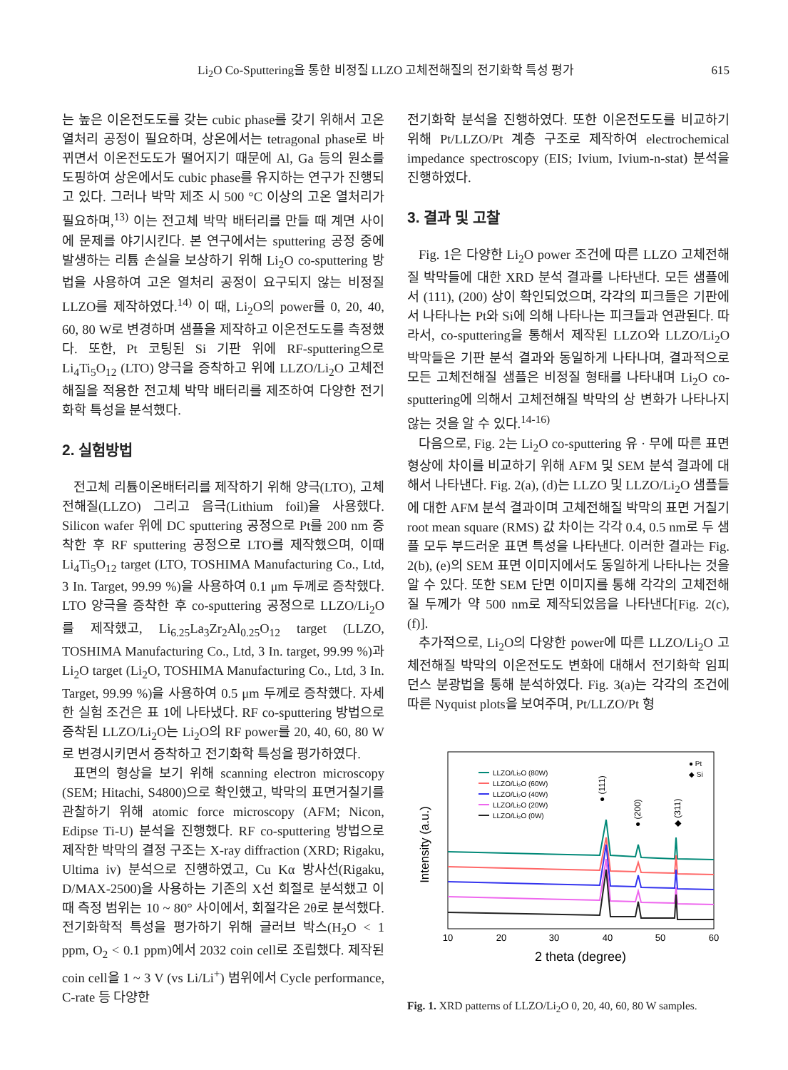Li<sub>2</sub>O Co-Sputtering을 통한 비정질 LLZO 고체전해질의 전기화학 특성 평가 615
는 높은 이온전도도를 갖는 cubic phase를 갖기 위해서 고온 열처리 공정이 필요하며, 상온에서는 tetragonal phase로 바뀌면서 이온전도도가 떨어지기 때문에 Al, Ga 등의 원소를 도핑하여 상온에서도 cubic phase를 유지하는 연구가 진행되고 있다. 그러나 박막 제조 시 500 °C 이상의 고온 열처리가 필요하며,<sup>13)</sup> 이는 전고체 박막 배터리를 만들 때 계면 사이에 문제를 야기시킨다. 본 연구에서는 sputtering 공정 중에 발생하는 리튬 손실을 보상하기 위해 Li<sub>2</sub>O co-sputtering 방법을 사용하여 고온 열처리 공정이 요구되지 않는 비정질 LLZO를 제작하였다.<sup>14)</sup> 이 때, Li<sub>2</sub>O의 power를 0, 20, 40, 60, 80 W로 변경하며 샘플을 제작하고 이온전도도를 측정했다. 또한, Pt 코팅된 Si 기판 위에 RF-sputtering으로 Li<sub>4</sub>Ti<sub>5</sub>O<sub>12</sub> (LTO) 양극을 증착하고 위에 LLZO/Li<sub>2</sub>O 고체전해질을 적용한 전고체 박막 배터리를 제조하여 다양한 전기화학 특성을 분석했다.
2. 실험방법
전고체 리튬이온배터리를 제작하기 위해 양극(LTO), 고체전해질(LLZO) 그리고 음극(Lithium foil)을 사용했다. Silicon wafer 위에 DC sputtering 공정으로 Pt를 200 nm 증착한 후 RF sputtering 공정으로 LTO를 제작했으며, 이때 Li<sub>4</sub>Ti<sub>5</sub>O<sub>12</sub> target (LTO, TOSHIMA Manufacturing Co., Ltd, 3 In. Target, 99.99 %)을 사용하여 0.1 μm 두께로 증착했다. LTO 양극을 증착한 후 co-sputtering 공정으로 LLZO/Li<sub>2</sub>O를 제작했고, Li<sub>6.25</sub>La<sub>3</sub>Zr<sub>2</sub>Al<sub>0.25</sub>O<sub>12</sub> target (LLZO, TOSHIMA Manufacturing Co., Ltd, 3 In. target, 99.99 %)과 Li<sub>2</sub>O target (Li<sub>2</sub>O, TOSHIMA Manufacturing Co., Ltd, 3 In. Target, 99.99 %)을 사용하여 0.5 μm 두께로 증착했다. 자세한 실험 조건은 표 1에 나타냈다. RF co-sputtering 방법으로 증착된 LLZO/Li<sub>2</sub>O는 Li<sub>2</sub>O의 RF power를 20, 40, 60, 80 W로 변경시키면서 증착하고 전기화학 특성을 평가하였다.
표면의 형상을 보기 위해 scanning electron microscopy (SEM; Hitachi, S4800)으로 확인했고, 박막의 표면거칠기를 관찰하기 위해 atomic force microscopy (AFM; Nicon, Edipse Ti-U) 분석을 진행했다. RF co-sputtering 방법으로 제작한 박막의 결정 구조는 X-ray diffraction (XRD; Rigaku, Ultima iv) 분석으로 진행하였고, Cu Kα 방사선(Rigaku, D/MAX-2500)을 사용하는 기존의 X선 회절로 분석했고 이때 측정 범위는 10 ~ 80° 사이에서, 회절각은 2θ로 분석했다. 전기화학적 특성을 평가하기 위해 글러브 박스(H<sub>2</sub>O < 1 ppm, O<sub>2</sub> < 0.1 ppm)에서 2032 coin cell로 조립했다. 제작된 coin cell을 1 ~ 3 V (vs Li/Li<sup>+</sup>) 범위에서 Cycle performance, C-rate 등 다양한
전기화학 분석을 진행하였다. 또한 이온전도도를 비교하기 위해 Pt/LLZO/Pt 계층 구조로 제작하여 electrochemical impedance spectroscopy (EIS; Ivium, Ivium-n-stat) 분석을 진행하였다.
3. 결과 및 고찰
Fig. 1은 다양한 Li<sub>2</sub>O power 조건에 따른 LLZO 고체전해질 박막들에 대한 XRD 분석 결과를 나타낸다. 모든 샘플에서 (111), (200) 상이 확인되었으며, 각각의 피크들은 기판에서 나타나는 Pt와 Si에 의해 나타나는 피크들과 연관된다. 따라서, co-sputtering을 통해서 제작된 LLZO와 LLZO/Li<sub>2</sub>O 박막들은 기판 분석 결과와 동일하게 나타나며, 결과적으로 모든 고체전해질 샘플은 비정질 형태를 나타내며 Li<sub>2</sub>O co-sputtering에 의해서 고체전해질 박막의 상 변화가 나타나지 않는 것을 알 수 있다.<sup>14-16)</sup>
다음으로, Fig. 2는 Li<sub>2</sub>O co-sputtering 유 · 무에 따른 표면 형상에 차이를 비교하기 위해 AFM 및 SEM 분석 결과에 대해서 나타낸다. Fig. 2(a), (d)는 LLZO 및 LLZO/Li<sub>2</sub>O 샘플들에 대한 AFM 분석 결과이며 고체전해질 박막의 표면 거칠기 root mean square (RMS) 값 차이는 각각 0.4, 0.5 nm로 두 샘플 모두 부드러운 표면 특성을 나타낸다. 이러한 결과는 Fig. 2(b), (e)의 SEM 표면 이미지에서도 동일하게 나타나는 것을 알 수 있다. 또한 SEM 단면 이미지를 통해 각각의 고체전해질 두께가 약 500 nm로 제작되었음을 나타낸다[Fig. 2(c), (f)].
추가적으로, Li<sub>2</sub>O의 다양한 power에 따른 LLZO/Li<sub>2</sub>O 고체전해질 박막의 이온전도도 변화에 대해서 전기화학 임피던스 분광법을 통해 분석하였다. Fig. 3(a)는 각각의 조건에 따른 Nyquist plots을 보여주며, Pt/LLZO/Pt 형
LLZO/Li₂O (80W)
LLZO/Li₂O (60W)
LLZO/Li₂O (40W)
LLZO/Li₂O (20W)
LLZO/Li₂O (0W)
● Pt
◆ Si
● (111)
● (200)
◆ (311)
10
20
30
40
50
60
2 theta (degree)
Intensity (a.u.)
Fig. 1. XRD patterns of LLZO/Li<sub>2</sub>O 0, 20, 40, 60, 80 W samples.